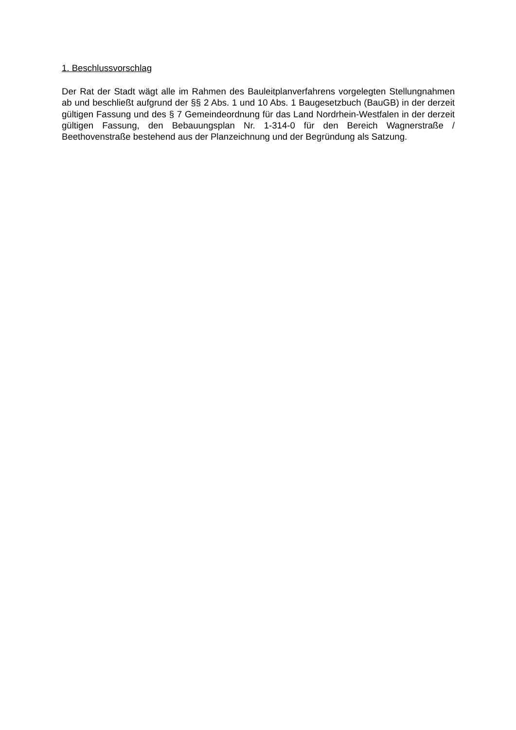1. Beschlussvorschlag
Der Rat der Stadt wägt alle im Rahmen des Bauleitplanverfahrens vorgelegten Stellungnahmen ab und beschließt aufgrund der §§ 2 Abs. 1 und 10 Abs. 1 Baugesetzbuch (BauGB) in der derzeit gültigen Fassung und des § 7 Gemeindeordnung für das Land Nordrhein-Westfalen in der derzeit gültigen Fassung, den Bebauungsplan Nr. 1-314-0 für den Bereich Wagnerstraße / Beethovenstraße bestehend aus der Planzeichnung und der Begründung als Satzung.